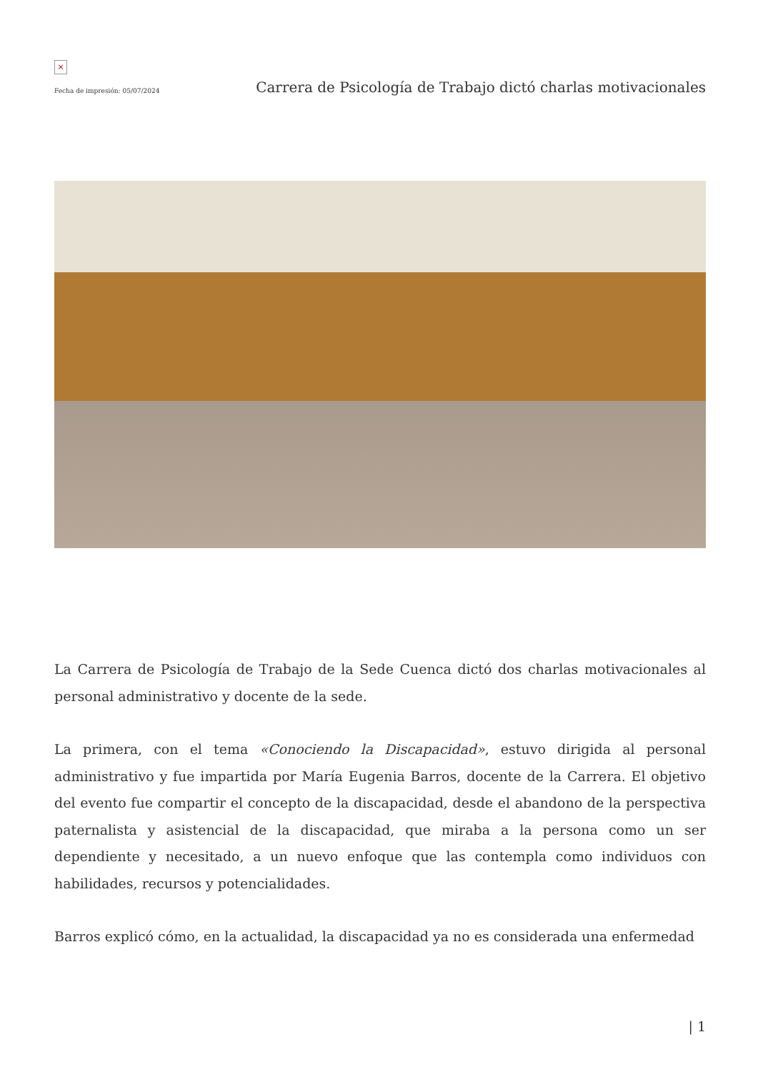×
Fecha de impresión: 05/07/2024
Carrera de Psicología de Trabajo dictó charlas motivacionales
La Carrera de Psicología de Trabajo de la Sede Cuenca dictó dos charlas motivacionales al personal administrativo y docente de la sede.
La primera, con el tema «Conociendo la Discapacidad», estuvo dirigida al personal administrativo y fue impartida por María Eugenia Barros, docente de la Carrera. El objetivo del evento fue compartir el concepto de la discapacidad, desde el abandono de la perspectiva paternalista y asistencial de la discapacidad, que miraba a la persona como un ser dependiente y necesitado, a un nuevo enfoque que las contempla como individuos con habilidades, recursos y potencialidades.
Barros explicó cómo, en la actualidad, la discapacidad ya no es considerada una enfermedad
| 1